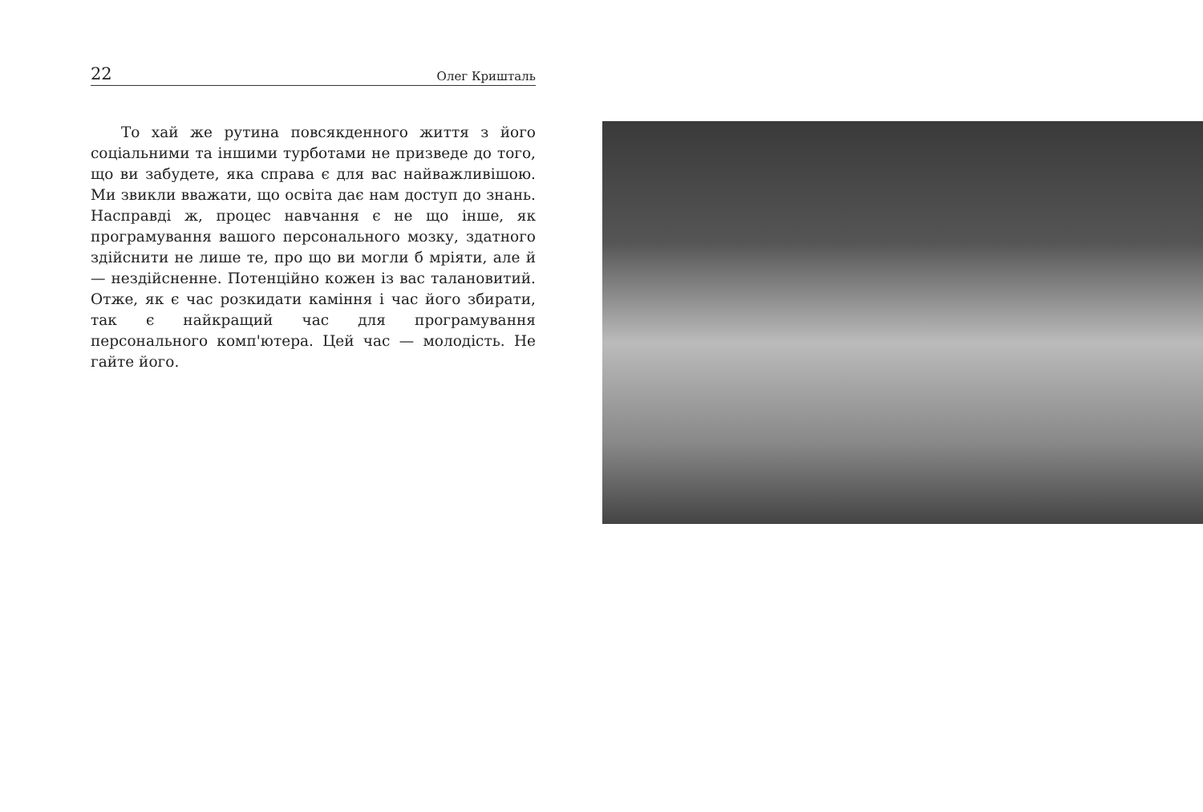22 Олег Кришталь
То хай же рутина повсякденного життя з його соціальними та іншими турботами не призведе до того, що ви забудете, яка справа є для вас найважливішою. Ми звикли вважати, що освіта дає нам доступ до знань. Насправді ж, процес навчання є не що інше, як програмування вашого персонального мозку, здатного здійснити не лише те, про що ви могли б мріяти, але й — нездійсненне. Потенційно кожен із вас талановитий. Отже, як є час розкидати каміння і час його збирати, так є найкращий час для програмування персонального комп'ютера. Цей час — молодість. Не гайте його.